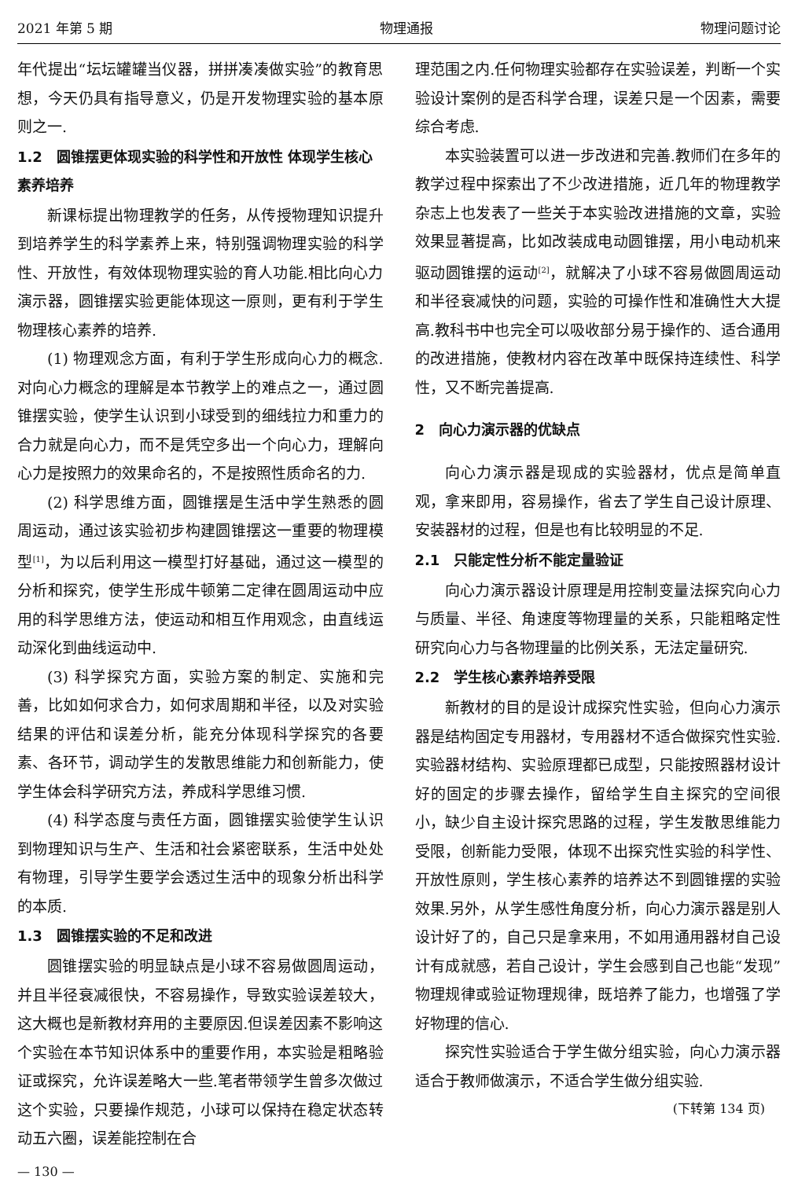2021 年第 5 期 物理通报 物理问题讨论
年代提出“坛坛罐罐当仪器，拼拼凑凑做实验”的教育思想，今天仍具有指导意义，仍是开发物理实验的基本原则之一.
1.2　圆锥摆更体现实验的科学性和开放性 体现学生核心素养培养
新课标提出物理教学的任务，从传授物理知识提升到培养学生的科学素养上来，特别强调物理实验的科学性、开放性，有效体现物理实验的育人功能.相比向心力演示器，圆锥摆实验更能体现这一原则，更有利于学生物理核心素养的培养.
(1) 物理观念方面，有利于学生形成向心力的概念.对向心力概念的理解是本节教学上的难点之一，通过圆锥摆实验，使学生认识到小球受到的细线拉力和重力的合力就是向心力，而不是凭空多出一个向心力，理解向心力是按照力的效果命名的，不是按照性质命名的力.
(2) 科学思维方面，圆锥摆是生活中学生熟悉的圆周运动，通过该实验初步构建圆锥摆这一重要的物理模型<sup>[1]</sup>，为以后利用这一模型打好基础，通过这一模型的分析和探究，使学生形成牛顿第二定律在圆周运动中应用的科学思维方法，使运动和相互作用观念，由直线运动深化到曲线运动中.
(3) 科学探究方面，实验方案的制定、实施和完善，比如如何求合力，如何求周期和半径，以及对实验结果的评估和误差分析，能充分体现科学探究的各要素、各环节，调动学生的发散思维能力和创新能力，使学生体会科学研究方法，养成科学思维习惯.
(4) 科学态度与责任方面，圆锥摆实验使学生认识到物理知识与生产、生活和社会紧密联系，生活中处处有物理，引导学生要学会透过生活中的现象分析出科学的本质.
1.3　圆锥摆实验的不足和改进
圆锥摆实验的明显缺点是小球不容易做圆周运动，并且半径衰减很快，不容易操作，导致实验误差较大，这大概也是新教材弃用的主要原因.但误差因素不影响这个实验在本节知识体系中的重要作用，本实验是粗略验证或探究，允许误差略大一些.笔者带领学生曾多次做过这个实验，只要操作规范，小球可以保持在稳定状态转动五六圈，误差能控制在合
— 130 —
理范围之内.任何物理实验都存在实验误差，判断一个实验设计案例的是否科学合理，误差只是一个因素，需要综合考虑.
本实验装置可以进一步改进和完善.教师们在多年的教学过程中探索出了不少改进措施，近几年的物理教学杂志上也发表了一些关于本实验改进措施的文章，实验效果显著提高，比如改装成电动圆锥摆，用小电动机来驱动圆锥摆的运动<sup>[2]</sup>，就解决了小球不容易做圆周运动和半径衰减快的问题，实验的可操作性和准确性大大提高.教科书中也完全可以吸收部分易于操作的、适合通用的改进措施，使教材内容在改革中既保持连续性、科学性，又不断完善提高.
2　向心力演示器的优缺点
向心力演示器是现成的实验器材，优点是简单直观，拿来即用，容易操作，省去了学生自己设计原理、安装器材的过程，但是也有比较明显的不足.
2.1　只能定性分析不能定量验证
向心力演示器设计原理是用控制变量法探究向心力与质量、半径、角速度等物理量的关系，只能粗略定性研究向心力与各物理量的比例关系，无法定量研究.
2.2　学生核心素养培养受限
新教材的目的是设计成探究性实验，但向心力演示器是结构固定专用器材，专用器材不适合做探究性实验.实验器材结构、实验原理都已成型，只能按照器材设计好的固定的步骤去操作，留给学生自主探究的空间很小，缺少自主设计探究思路的过程，学生发散思维能力受限，创新能力受限，体现不出探究性实验的科学性、开放性原则，学生核心素养的培养达不到圆锥摆的实验效果.另外，从学生感性角度分析，向心力演示器是别人设计好了的，自己只是拿来用，不如用通用器材自己设计有成就感，若自己设计，学生会感到自己也能“发现”物理规律或验证物理规律，既培养了能力，也增强了学好物理的信心.
探究性实验适合于学生做分组实验，向心力演示器适合于教师做演示，不适合学生做分组实验.
(下转第 134 页)